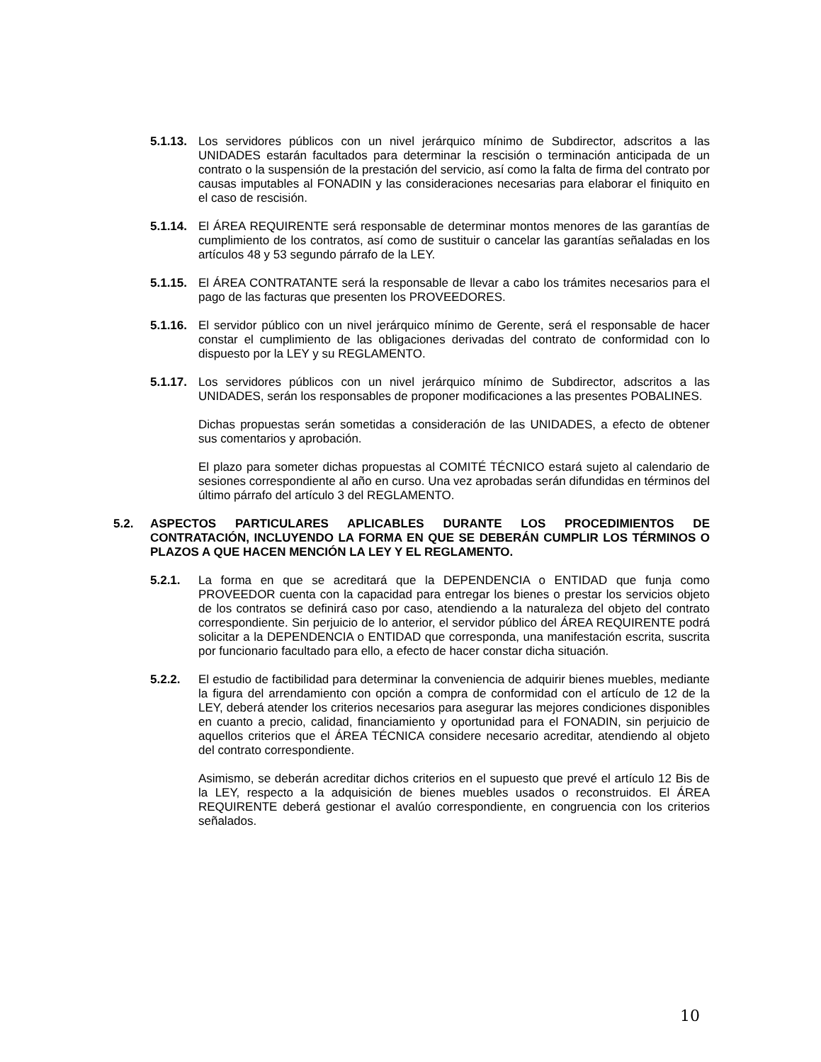5.1.13.
Los servidores públicos con un nivel jerárquico mínimo de Subdirector, adscritos a las UNIDADES estarán facultados para determinar la rescisión o terminación anticipada de un contrato o la suspensión de la prestación del servicio, así como la falta de firma del contrato por causas imputables al FONADIN y las consideraciones necesarias para elaborar el finiquito en el caso de rescisión.
5.1.14.
El ÁREA REQUIRENTE será responsable de determinar montos menores de las garantías de cumplimiento de los contratos, así como de sustituir o cancelar las garantías señaladas en los artículos 48 y 53 segundo párrafo de la LEY.
5.1.15.
El ÁREA CONTRATANTE será la responsable de llevar a cabo los trámites necesarios para el pago de las facturas que presenten los PROVEEDORES.
5.1.16.
El servidor público con un nivel jerárquico mínimo de Gerente, será el responsable de hacer constar el cumplimiento de las obligaciones derivadas del contrato de conformidad con lo dispuesto por la LEY y su REGLAMENTO.
5.1.17.
Los servidores públicos con un nivel jerárquico mínimo de Subdirector, adscritos a las UNIDADES, serán los responsables de proponer modificaciones a las presentes POBALINES.
Dichas propuestas serán sometidas a consideración de las UNIDADES, a efecto de obtener sus comentarios y aprobación.
El plazo para someter dichas propuestas al COMITÉ TÉCNICO estará sujeto al calendario de sesiones correspondiente al año en curso. Una vez aprobadas serán difundidas en términos del último párrafo del artículo 3 del REGLAMENTO.
5.2. ASPECTOS PARTICULARES APLICABLES DURANTE LOS PROCEDIMIENTOS DE CONTRATACIÓN, INCLUYENDO LA FORMA EN QUE SE DEBERÁN CUMPLIR LOS TÉRMINOS O PLAZOS A QUE HACEN MENCIÓN LA LEY Y EL REGLAMENTO.
5.2.1. La forma en que se acreditará que la DEPENDENCIA o ENTIDAD que funja como PROVEEDOR cuenta con la capacidad para entregar los bienes o prestar los servicios objeto de los contratos se definirá caso por caso, atendiendo a la naturaleza del objeto del contrato correspondiente. Sin perjuicio de lo anterior, el servidor público del ÁREA REQUIRENTE podrá solicitar a la DEPENDENCIA o ENTIDAD que corresponda, una manifestación escrita, suscrita por funcionario facultado para ello, a efecto de hacer constar dicha situación.
5.2.2. El estudio de factibilidad para determinar la conveniencia de adquirir bienes muebles, mediante la figura del arrendamiento con opción a compra de conformidad con el artículo de 12 de la LEY, deberá atender los criterios necesarios para asegurar las mejores condiciones disponibles en cuanto a precio, calidad, financiamiento y oportunidad para el FONADIN, sin perjuicio de aquellos criterios que el ÁREA TÉCNICA considere necesario acreditar, atendiendo al objeto del contrato correspondiente.
Asimismo, se deberán acreditar dichos criterios en el supuesto que prevé el artículo 12 Bis de la LEY, respecto a la adquisición de bienes muebles usados o reconstruidos. El ÁREA REQUIRENTE deberá gestionar el avalúo correspondiente, en congruencia con los criterios señalados.
10